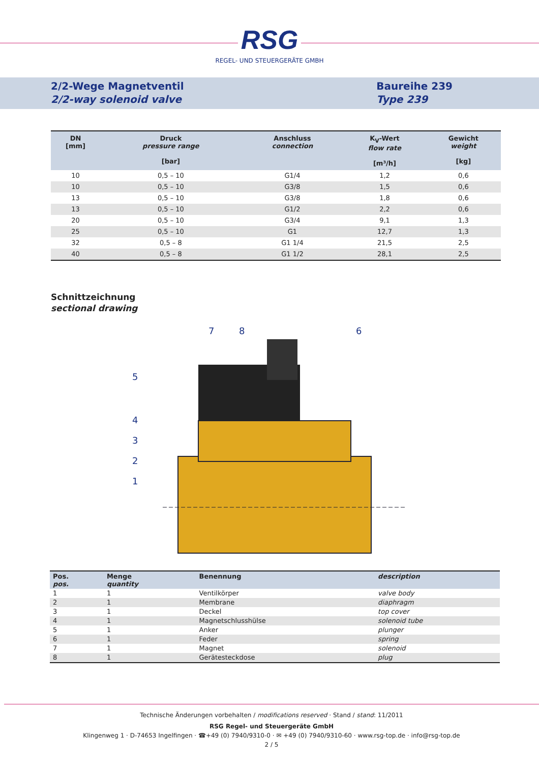RSG
REGEL- UND STEUERGERÄTE GMBH
2/2-Wege Magnetventil
2/2-way solenoid valve
Baureihe 239
Type 239
| DN [mm] | Druck pressure range [bar] | Anschluss connection | K<sub>V</sub>-Wert flow rate [m³/h] | Gewicht weight [kg] |
| --- | --- | --- | --- | --- |
| 10 | 0,5 – 10 | G1/4 | 1,2 | 0,6 |
| 10 | 0,5 – 10 | G3/8 | 1,5 | 0,6 |
| 13 | 0,5 – 10 | G3/8 | 1,8 | 0,6 |
| 13 | 0,5 – 10 | G1/2 | 2,2 | 0,6 |
| 20 | 0,5 – 10 | G3/4 | 9,1 | 1,3 |
| 25 | 0,5 – 10 | G1 | 12,7 | 1,3 |
| 32 | 0,5 – 8 | G1 1/4 | 21,5 | 2,5 |
| 40 | 0,5 – 8 | G1 1/2 | 28,1 | 2,5 |
Schnittzeichnung
sectional drawing
7
8
6
5
4
3
2
1
| Pos. pos. | Menge quantity | Benennung | description |
| --- | --- | --- | --- |
| 1 | 1 | Ventilkörper | valve body |
| 2 | 1 | Membrane | diaphragm |
| 3 | 1 | Deckel | top cover |
| 4 | 1 | Magnetschlusshülse | solenoid tube |
| 5 | 1 | Anker | plunger |
| 6 | 1 | Feder | spring |
| 7 | 1 | Magnet | solenoid |
| 8 | 1 | Gerätesteckdose | plug |
Technische Änderungen vorbehalten / modifications reserved · Stand / stand: 11/2011
RSG Regel- und Steuergeräte GmbH
Klingenweg 1 · D-74653 Ingelfingen · ☎+49 (0) 7940/9310-0 · ✉ +49 (0) 7940/9310-60 · www.rsg-top.de · info@rsg-top.de
2 / 5